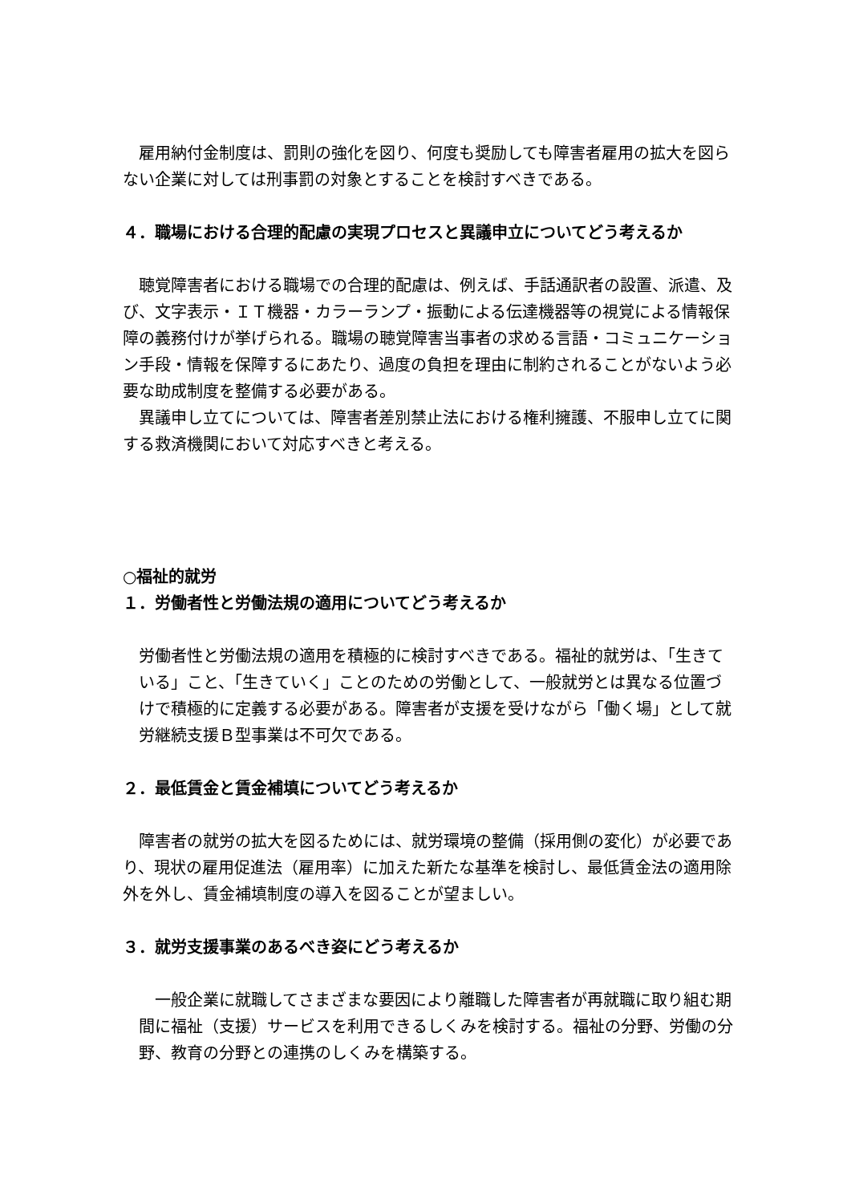雇用納付金制度は、罰則の強化を図り、何度も奨励しても障害者雇用の拡大を図らない企業に対しては刑事罰の対象とすることを検討すべきである。
４．職場における合理的配慮の実現プロセスと異議申立についてどう考えるか
　聴覚障害者における職場での合理的配慮は、例えば、手話通訳者の設置、派遣、及び、文字表示・ＩＴ機器・カラーランプ・振動による伝達機器等の視覚による情報保障の義務付けが挙げられる。職場の聴覚障害当事者の求める言語・コミュニケーション手段・情報を保障するにあたり、過度の負担を理由に制約されることがないよう必要な助成制度を整備する必要がある。
　異議申し立てについては、障害者差別禁止法における権利擁護、不服申し立てに関する救済機関において対応すべきと考える。
○福祉的就労
１．労働者性と労働法規の適用についてどう考えるか
労働者性と労働法規の適用を積極的に検討すべきである。福祉的就労は、「生きている」こと、「生きていく」ことのための労働として、一般就労とは異なる位置づけで積極的に定義する必要がある。障害者が支援を受けながら「働く場」として就労継続支援Ｂ型事業は不可欠である。
２．最低賃金と賃金補填についてどう考えるか
　障害者の就労の拡大を図るためには、就労環境の整備（採用側の変化）が必要であり、現状の雇用促進法（雇用率）に加えた新たな基準を検討し、最低賃金法の適用除外を外し、賃金補填制度の導入を図ることが望ましい。
３．就労支援事業のあるべき姿にどう考えるか
　一般企業に就職してさまざまな要因により離職した障害者が再就職に取り組む期間に福祉（支援）サービスを利用できるしくみを検討する。福祉の分野、労働の分野、教育の分野との連携のしくみを構築する。